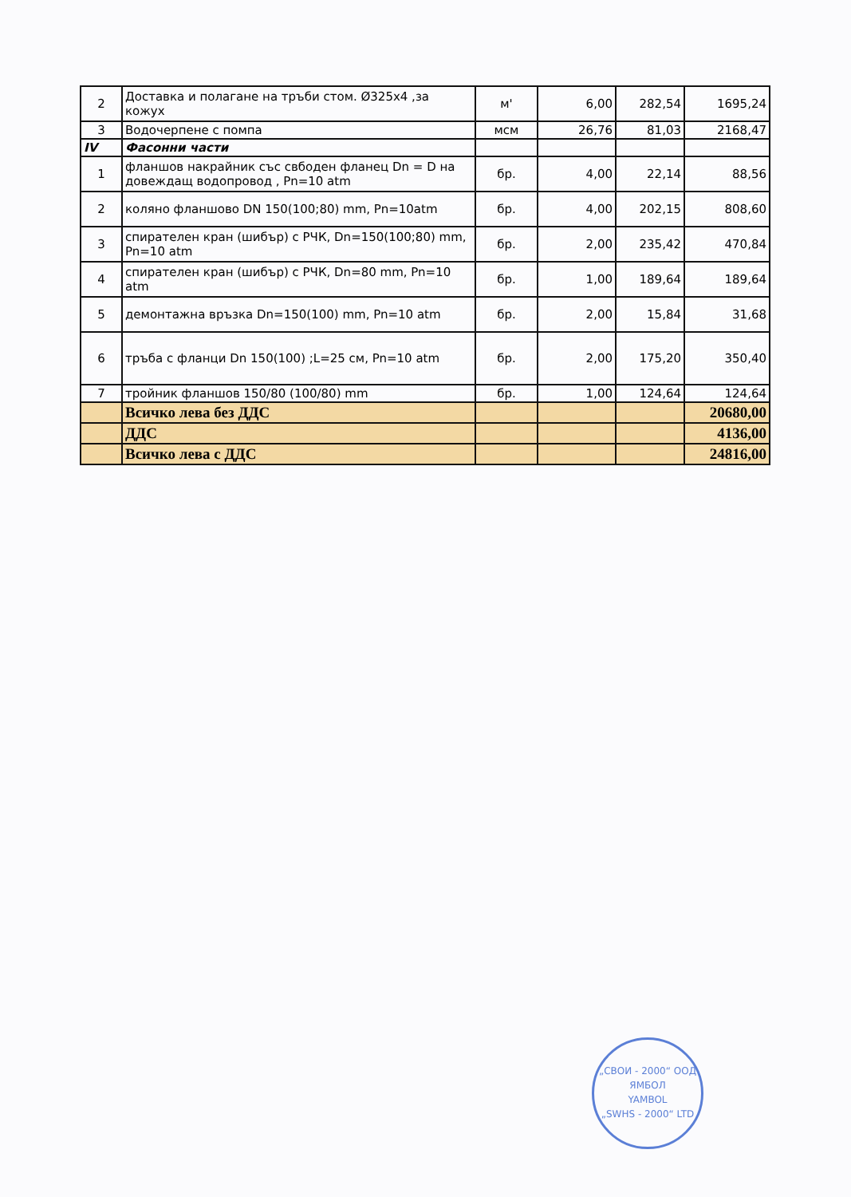| 2 | Доставка и полагане на тръби стом. Ø325х4 ,за кожух | м' | 6,00 | 282,54 | 1695,24 |
| 3 | Водочерпене с помпа | мсм | 26,76 | 81,03 | 2168,47 |
| IV | Фасонни части | | | | |
| 1 | фланшов накрайник със свбоден фланец Dn = D на довеждащ водопровод , Pn=10 atm | бр. | 4,00 | 22,14 | 88,56 |
| 2 | коляно фланшово DN 150(100;80) mm, Pn=10atm | бр. | 4,00 | 202,15 | 808,60 |
| 3 | спирателен кран (шибър) с РЧК, Dn=150(100;80) mm, Pn=10 atm | бр. | 2,00 | 235,42 | 470,84 |
| 4 | спирателен кран (шибър) с РЧК, Dn=80 mm, Pn=10 atm | бр. | 1,00 | 189,64 | 189,64 |
| 5 | демонтажна връзка Dn=150(100) mm, Pn=10 atm | бр. | 2,00 | 15,84 | 31,68 |
| 6 | тръба с фланци Dn 150(100) ;L=25 см, Pn=10 atm | бр. | 2,00 | 175,20 | 350,40 |
| 7 | тройник фланшов 150/80 (100/80) mm | бр. | 1,00 | 124,64 | 124,64 |
| | Всичко лева без ДДС | | | | 20680,00 |
| | ДДС | | | | 4136,00 |
| | Всичко лева с ДДС | | | | 24816,00 |
„СВОИ - 2000“ ООД
ЯМБОЛ
YAMBOL
„SWHS - 2000“ LTD